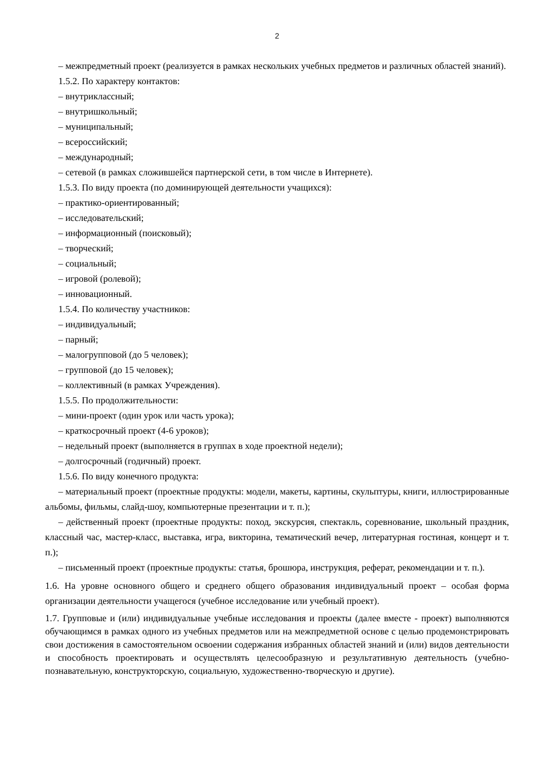2
– межпредметный проект (реализуется в рамках нескольких учебных предметов и различных областей знаний).
1.5.2. По характеру контактов:
– внутриклассный;
– внутришкольный;
– муниципальный;
– всероссийский;
– международный;
– сетевой (в рамках сложившейся партнерской сети, в том числе в Интернете).
1.5.3. По виду проекта (по доминирующей деятельности учащихся):
– практико-ориентированный;
– исследовательский;
– информационный (поисковый);
– творческий;
– социальный;
– игровой (ролевой);
– инновационный.
1.5.4. По количеству участников:
– индивидуальный;
– парный;
– малогрупповой (до 5 человек);
– групповой (до 15 человек);
– коллективный (в рамках Учреждения).
1.5.5. По продолжительности:
– мини-проект (один урок или часть урока);
– краткосрочный проект (4-6 уроков);
– недельный проект (выполняется в группах в ходе проектной недели);
– долгосрочный (годичный) проект.
1.5.6. По виду конечного продукта:
– материальный проект (проектные продукты: модели, макеты, картины, скульптуры, книги, иллюстрированные альбомы, фильмы, слайд-шоу, компьютерные презентации и т. п.);
– действенный проект (проектные продукты: поход, экскурсия, спектакль, соревнование, школьный праздник, классный час, мастер-класс, выставка, игра, викторина, тематический вечер, литературная гостиная, концерт и т. п.);
– письменный проект (проектные продукты: статья, брошюра, инструкция, реферат, рекомендации и т. п.).
1.6. На уровне основного общего и среднего общего образования индивидуальный проект – особая форма организации деятельности учащегося (учебное исследование или учебный проект).
1.7. Групповые и (или) индивидуальные учебные исследования и проекты (далее вместе - проект) выполняются обучающимся в рамках одного из учебных предметов или на межпредметной основе с целью продемонстрировать свои достижения в самостоятельном освоении содержания избранных областей знаний и (или) видов деятельности и способность проектировать и осуществлять целесообразную и результативную деятельность (учебно-познавательную, конструкторскую, социальную, художественно-творческую и другие).